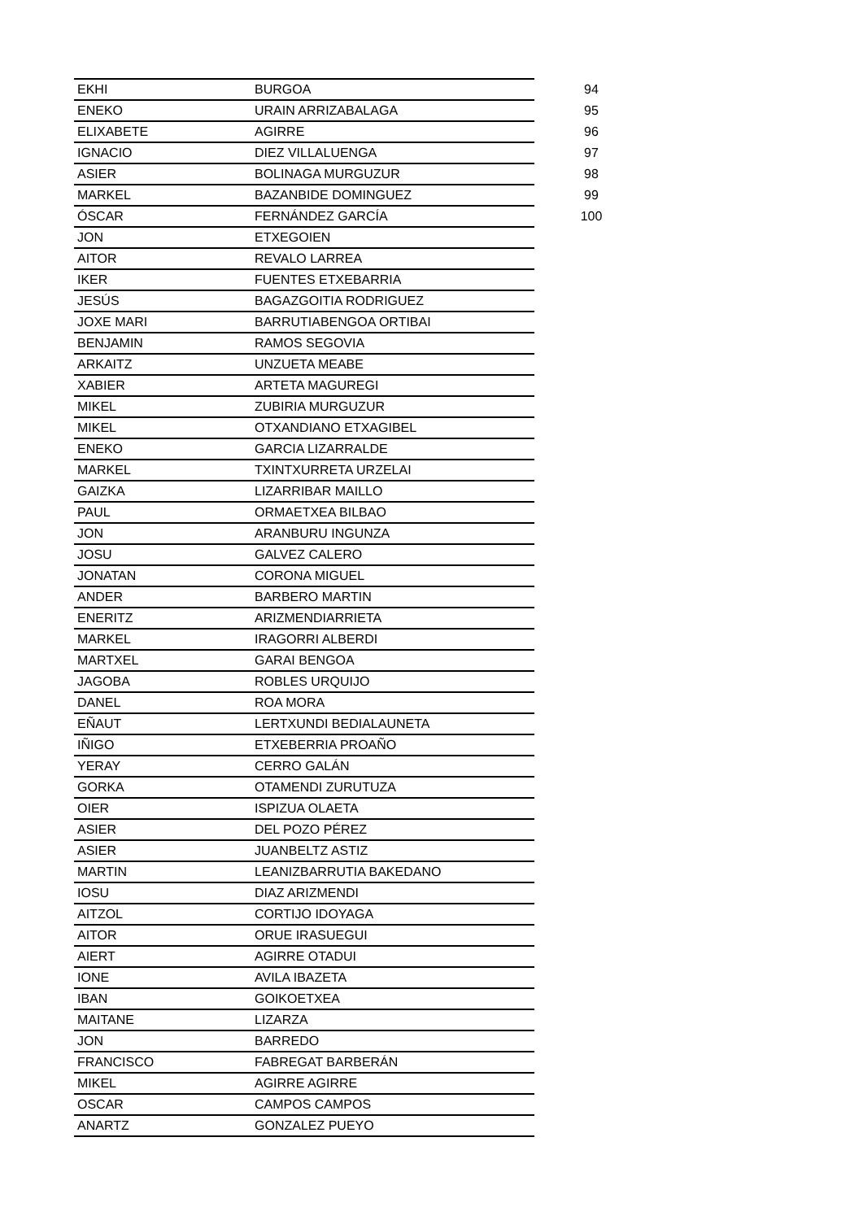| EKHI | BURGOA | 94 |
| ENEKO | URAIN ARRIZABALAGA | 95 |
| ELIXABETE | AGIRRE | 96 |
| IGNACIO | DIEZ VILLALUENGA | 97 |
| ASIER | BOLINAGA MURGUZUR | 98 |
| MARKEL | BAZANBIDE DOMINGUEZ | 99 |
| ÓSCAR | FERNÁNDEZ GARCÍA | 100 |
| JON | ETXEGOIEN | |
| AITOR | REVALO LARREA | |
| IKER | FUENTES ETXEBARRIA | |
| JESÚS | BAGAZGOITIA RODRIGUEZ | |
| JOXE MARI | BARRUTIABENGOA ORTIBAI | |
| BENJAMIN | RAMOS SEGOVIA | |
| ARKAITZ | UNZUETA MEABE | |
| XABIER | ARTETA MAGUREGI | |
| MIKEL | ZUBIRIA MURGUZUR | |
| MIKEL | OTXANDIANO ETXAGIBEL | |
| ENEKO | GARCIA LIZARRALDE | |
| MARKEL | TXINTXURRETA URZELAI | |
| GAIZKA | LIZARRIBAR MAILLO | |
| PAUL | ORMAETXEA BILBAO | |
| JON | ARANBURU INGUNZA | |
| JOSU | GALVEZ CALERO | |
| JONATAN | CORONA MIGUEL | |
| ANDER | BARBERO MARTIN | |
| ENERITZ | ARIZMENDIARRIETA | |
| MARKEL | IRAGORRI ALBERDI | |
| MARTXEL | GARAI BENGOA | |
| JAGOBA | ROBLES URQUIJO | |
| DANEL | ROA MORA | |
| EÑAUT | LERTXUNDI BEDIALAUNETA | |
| IÑIGO | ETXEBERRIA PROAÑO | |
| YERAY | CERRO GALÁN | |
| GORKA | OTAMENDI ZURUTUZA | |
| OIER | ISPIZUA OLAETA | |
| ASIER | DEL POZO PÉREZ | |
| ASIER | JUANBELTZ ASTIZ | |
| MARTIN | LEANIZBARRUTIA BAKEDANO | |
| IOSU | DIAZ ARIZMENDI | |
| AITZOL | CORTIJO IDOYAGA | |
| AITOR | ORUE IRASUEGUI | |
| AIERT | AGIRRE OTADUI | |
| IONE | AVILA IBAZETA | |
| IBAN | GOIKOETXEA | |
| MAITANE | LIZARZA | |
| JON | BARREDO | |
| FRANCISCO | FABREGAT BARBERÁN | |
| MIKEL | AGIRRE AGIRRE | |
| OSCAR | CAMPOS CAMPOS | |
| ANARTZ | GONZALEZ PUEYO | |